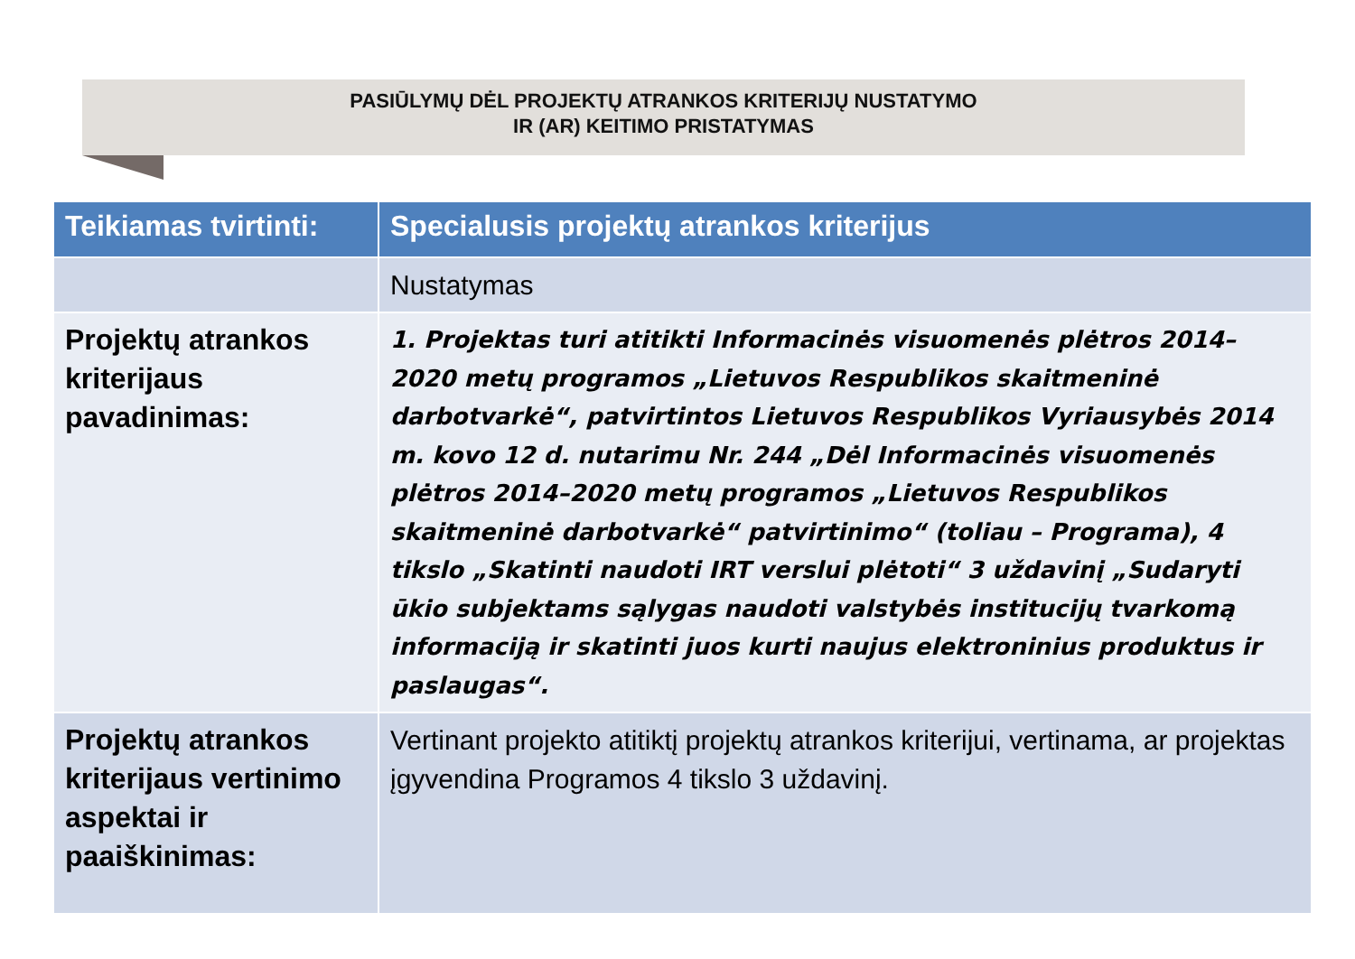PASIŪLYMŲ DĖL PROJEKTŲ ATRANKOS KRITERIJŲ NUSTATYMO
IR (AR) KEITIMO PRISTATYMAS
| Teikiamas tvirtinti: | Specialusis projektų atrankos kriterijus |
| --- | --- |
| | Nustatymas |
| Projektų atrankos kriterijaus pavadinimas: | 1. Projektas turi atitikti Informacinės visuomenės plėtros 2014–2020 metų programos „Lietuvos Respublikos skaitmeninė darbotvarkė“, patvirtintos Lietuvos Respublikos Vyriausybės 2014 m. kovo 12 d. nutarimu Nr. 244 „Dėl Informacinės visuomenės plėtros 2014–2020 metų programos „Lietuvos Respublikos skaitmeninė darbotvarkė“ patvirtinimo“ (toliau – Programa), 4 tikslo „Skatinti naudoti IRT verslui plėtoti“ 3 uždavinį „Sudaryti ūkio subjektams sąlygas naudoti valstybės institucijų tvarkomą informaciją ir skatinti juos kurti naujus elektroninius produktus ir paslaugas“. |
| Projektų atrankos kriterijaus vertinimo aspektai ir paaiškinimas: | Vertinant projekto atitiktį projektų atrankos kriterijui, vertinama, ar projektas įgyvendina Programos 4 tikslo 3 uždavinį. |